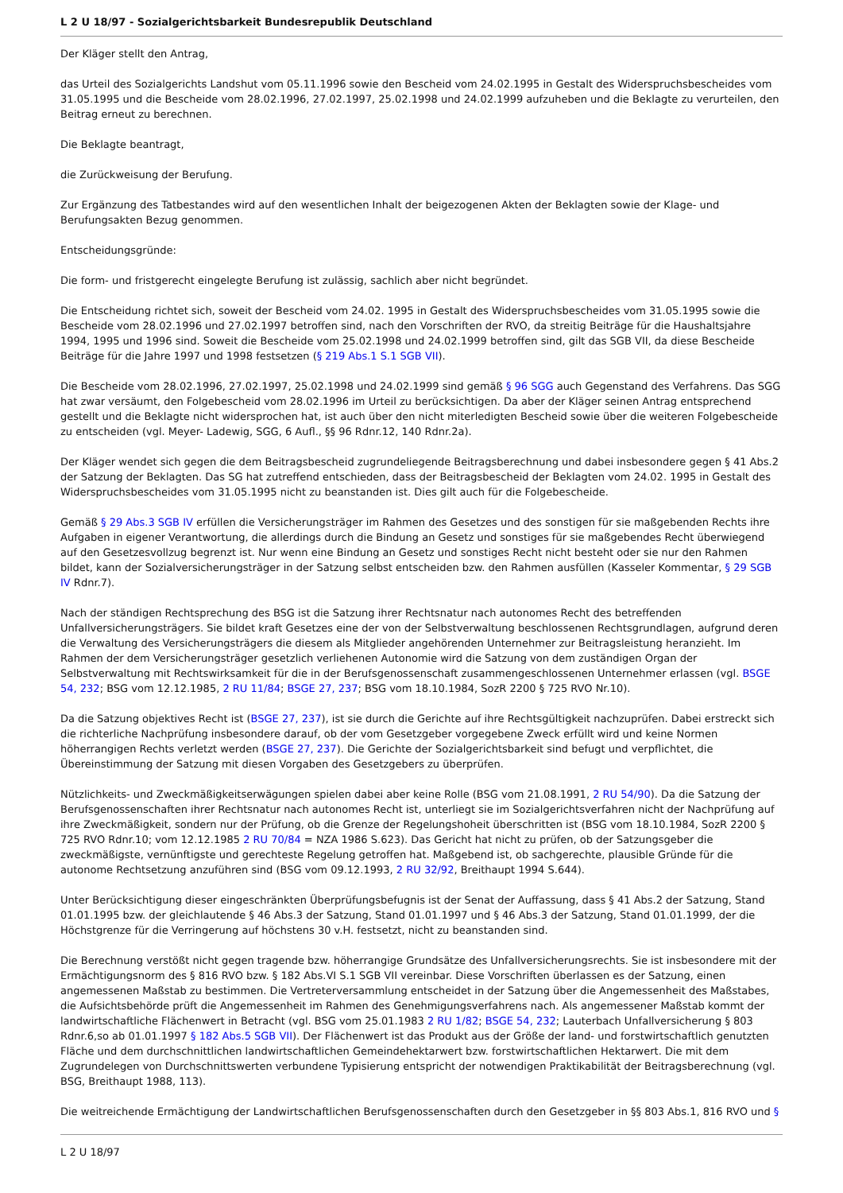L 2 U 18/97 - Sozialgerichtsbarkeit Bundesrepublik Deutschland
Der Kläger stellt den Antrag,
das Urteil des Sozialgerichts Landshut vom 05.11.1996 sowie den Bescheid vom 24.02.1995 in Gestalt des Widerspruchsbescheides vom 31.05.1995 und die Bescheide vom 28.02.1996, 27.02.1997, 25.02.1998 und 24.02.1999 aufzuheben und die Beklagte zu verurteilen, den Beitrag erneut zu berechnen.
Die Beklagte beantragt,
die Zurückweisung der Berufung.
Zur Ergänzung des Tatbestandes wird auf den wesentlichen Inhalt der beigezogenen Akten der Beklagten sowie der Klage- und Berufungsakten Bezug genommen.
Entscheidungsgründe:
Die form- und fristgerecht eingelegte Berufung ist zulässig, sachlich aber nicht begründet.
Die Entscheidung richtet sich, soweit der Bescheid vom 24.02. 1995 in Gestalt des Widerspruchsbescheides vom 31.05.1995 sowie die Bescheide vom 28.02.1996 und 27.02.1997 betroffen sind, nach den Vorschriften der RVO, da streitig Beiträge für die Haushaltsjahre 1994, 1995 und 1996 sind. Soweit die Bescheide vom 25.02.1998 und 24.02.1999 betroffen sind, gilt das SGB VII, da diese Bescheide Beiträge für die Jahre 1997 und 1998 festsetzen (§ 219 Abs.1 S.1 SGB VII).
Die Bescheide vom 28.02.1996, 27.02.1997, 25.02.1998 und 24.02.1999 sind gemäß § 96 SGG auch Gegenstand des Verfahrens. Das SGG hat zwar versäumt, den Folgebescheid vom 28.02.1996 im Urteil zu berücksichtigen. Da aber der Kläger seinen Antrag entsprechend gestellt und die Beklagte nicht widersprochen hat, ist auch über den nicht miterledigten Bescheid sowie über die weiteren Folgebescheide zu entscheiden (vgl. Meyer- Ladewig, SGG, 6 Aufl., §§ 96 Rdnr.12, 140 Rdnr.2a).
Der Kläger wendet sich gegen die dem Beitragsbescheid zugrundeliegende Beitragsberechnung und dabei insbesondere gegen § 41 Abs.2 der Satzung der Beklagten. Das SG hat zutreffend entschieden, dass der Beitragsbescheid der Beklagten vom 24.02. 1995 in Gestalt des Widerspruchsbescheides vom 31.05.1995 nicht zu beanstanden ist. Dies gilt auch für die Folgebescheide.
Gemäß § 29 Abs.3 SGB IV erfüllen die Versicherungsträger im Rahmen des Gesetzes und des sonstigen für sie maßgebenden Rechts ihre Aufgaben in eigener Verantwortung, die allerdings durch die Bindung an Gesetz und sonstiges für sie maßgebendes Recht überwiegend auf den Gesetzesvollzug begrenzt ist. Nur wenn eine Bindung an Gesetz und sonstiges Recht nicht besteht oder sie nur den Rahmen bildet, kann der Sozialversicherungsträger in der Satzung selbst entscheiden bzw. den Rahmen ausfüllen (Kasseler Kommentar, § 29 SGB IV Rdnr.7).
Nach der ständigen Rechtsprechung des BSG ist die Satzung ihrer Rechtsnatur nach autonomes Recht des betreffenden Unfallversicherungsträgers. Sie bildet kraft Gesetzes eine der von der Selbstverwaltung beschlossenen Rechtsgrundlagen, aufgrund deren die Verwaltung des Versicherungsträgers die diesem als Mitglieder angehörenden Unternehmer zur Beitragsleistung heranzieht. Im Rahmen der dem Versicherungsträger gesetzlich verliehenen Autonomie wird die Satzung von dem zuständigen Organ der Selbstverwaltung mit Rechtswirksamkeit für die in der Berufsgenossenschaft zusammengeschlossenen Unternehmer erlassen (vgl. BSGE 54, 232; BSG vom 12.12.1985, 2 RU 11/84; BSGE 27, 237; BSG vom 18.10.1984, SozR 2200 § 725 RVO Nr.10).
Da die Satzung objektives Recht ist (BSGE 27, 237), ist sie durch die Gerichte auf ihre Rechtsgültigkeit nachzuprüfen. Dabei erstreckt sich die richterliche Nachprüfung insbesondere darauf, ob der vom Gesetzgeber vorgegebene Zweck erfüllt wird und keine Normen höherrangigen Rechts verletzt werden (BSGE 27, 237). Die Gerichte der Sozialgerichtsbarkeit sind befugt und verpflichtet, die Übereinstimmung der Satzung mit diesen Vorgaben des Gesetzgebers zu überprüfen.
Nützlichkeits- und Zweckmäßigkeitserwägungen spielen dabei aber keine Rolle (BSG vom 21.08.1991, 2 RU 54/90). Da die Satzung der Berufsgenossenschaften ihrer Rechtsnatur nach autonomes Recht ist, unterliegt sie im Sozialgerichtsverfahren nicht der Nachprüfung auf ihre Zweckmäßigkeit, sondern nur der Prüfung, ob die Grenze der Regelungshoheit überschritten ist (BSG vom 18.10.1984, SozR 2200 § 725 RVO Rdnr.10; vom 12.12.1985 2 RU 70/84 = NZA 1986 S.623). Das Gericht hat nicht zu prüfen, ob der Satzungsgeber die zweckmäßigste, vernünftigste und gerechteste Regelung getroffen hat. Maßgebend ist, ob sachgerechte, plausible Gründe für die autonome Rechtsetzung anzuführen sind (BSG vom 09.12.1993, 2 RU 32/92, Breithaupt 1994 S.644).
Unter Berücksichtigung dieser eingeschränkten Überprüfungsbefugnis ist der Senat der Auffassung, dass § 41 Abs.2 der Satzung, Stand 01.01.1995 bzw. der gleichlautende § 46 Abs.3 der Satzung, Stand 01.01.1997 und § 46 Abs.3 der Satzung, Stand 01.01.1999, der die Höchstgrenze für die Verringerung auf höchstens 30 v.H. festsetzt, nicht zu beanstanden sind.
Die Berechnung verstößt nicht gegen tragende bzw. höherrangige Grundsätze des Unfallversicherungsrechts. Sie ist insbesondere mit der Ermächtigungsnorm des § 816 RVO bzw. § 182 Abs.VI S.1 SGB VII vereinbar. Diese Vorschriften überlassen es der Satzung, einen angemessenen Maßstab zu bestimmen. Die Vertreterversammlung entscheidet in der Satzung über die Angemessenheit des Maßstabes, die Aufsichtsbehörde prüft die Angemessenheit im Rahmen des Genehmigungsverfahrens nach. Als angemessener Maßstab kommt der landwirtschaftliche Flächenwert in Betracht (vgl. BSG vom 25.01.1983 2 RU 1/82; BSGE 54, 232; Lauterbach Unfallversicherung § 803 Rdnr.6,so ab 01.01.1997 § 182 Abs.5 SGB VII). Der Flächenwert ist das Produkt aus der Größe der land- und forstwirtschaftlich genutzten Fläche und dem durchschnittlichen landwirtschaftlichen Gemeindehektarwert bzw. forstwirtschaftlichen Hektarwert. Die mit dem Zugrundelegen von Durchschnittswerten verbundene Typisierung entspricht der notwendigen Praktikabilität der Beitragsberechnung (vgl. BSG, Breithaupt 1988, 113).
Die weitreichende Ermächtigung der Landwirtschaftlichen Berufsgenossenschaften durch den Gesetzgeber in §§ 803 Abs.1, 816 RVO und §
L 2 U 18/97